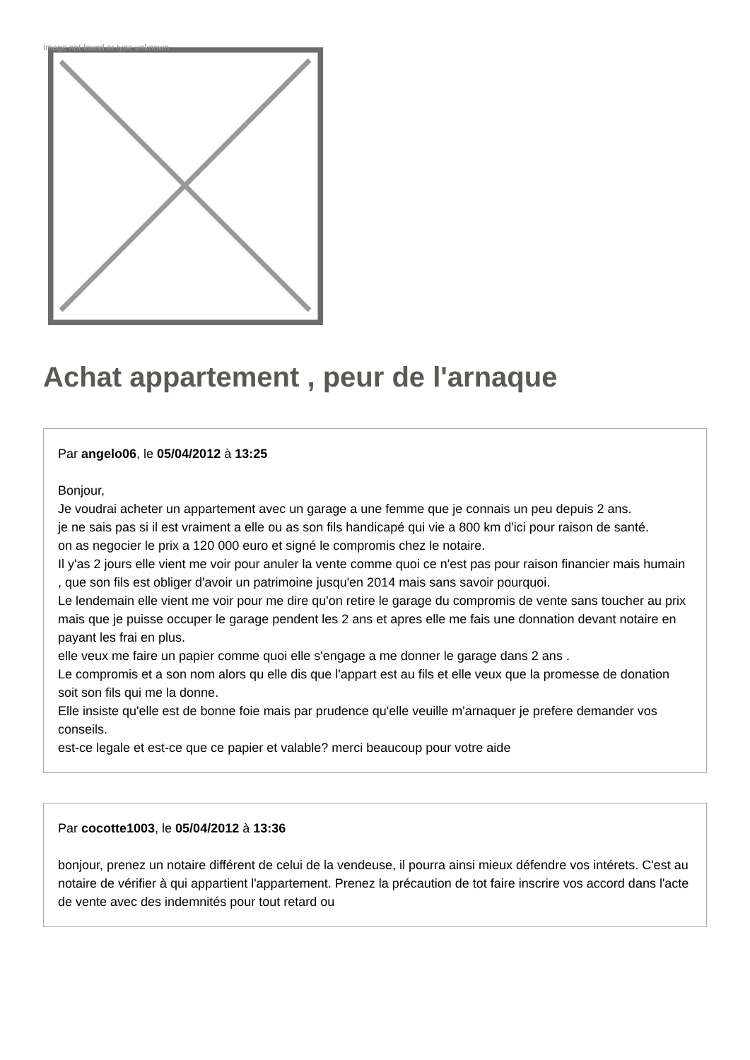Image not found or type unknown
Achat appartement , peur de l'arnaque
Par angelo06, le 05/04/2012 à 13:25
Bonjour,
Je voudrai acheter un appartement avec un garage a une femme que je connais un peu depuis 2 ans.
je ne sais pas si il est vraiment a elle ou as son fils handicapé qui vie a 800 km d'ici pour raison de santé.
on as negocier le prix a 120 000 euro et signé le compromis chez le notaire.
Il y'as 2 jours elle vient me voir pour anuler la vente comme quoi ce n'est pas pour raison financier mais humain , que son fils est obliger d'avoir un patrimoine jusqu'en 2014 mais sans savoir pourquoi.
Le lendemain elle vient me voir pour me dire qu'on retire le garage du compromis de vente sans toucher au prix mais que je puisse occuper le garage pendent les 2 ans et apres elle me fais une donnation devant notaire en payant les frai en plus.
elle veux me faire un papier comme quoi elle s'engage a me donner le garage dans 2 ans .
Le compromis et a son nom alors qu elle dis que l'appart est au fils et elle veux que la promesse de donation soit son fils qui me la donne.
Elle insiste qu'elle est de bonne foie mais par prudence qu'elle veuille m'arnaquer je prefere demander vos conseils.
est-ce legale et est-ce que ce papier et valable? merci beaucoup pour votre aide
Par cocotte1003, le 05/04/2012 à 13:36
bonjour, prenez un notaire différent de celui de la vendeuse, il pourra ainsi mieux défendre vos intérets. C'est au notaire de vérifier à qui appartient l'appartement. Prenez la précaution de tot faire inscrire vos accord dans l'acte de vente avec des indemnités pour tout retard ou